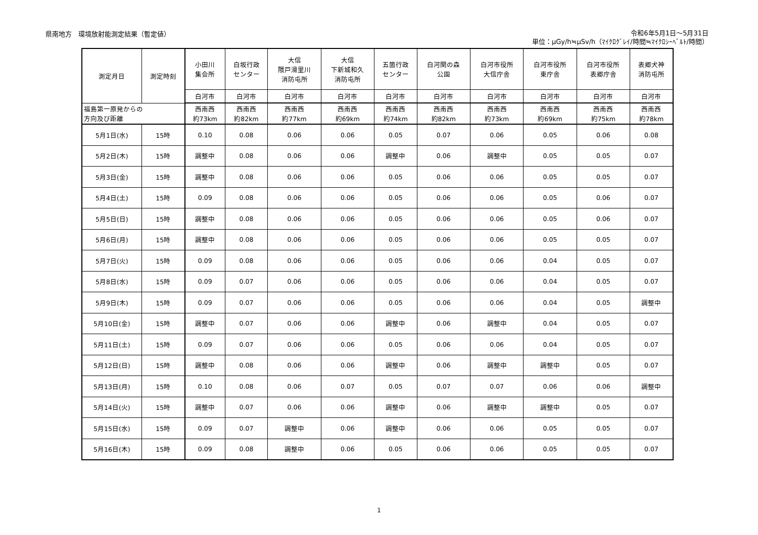県南地方　環境放射能測定結果（暫定値）
令和6年5月1日～5月31日
単位：μGy/h≒μSv/h（ﾏｲｸﾛｸﾞﾚｲ/時間≒ﾏｲｸﾛｼｰﾍﾞﾙﾄ/時間）
| 測定月日 | 測定時刻 | 小田川 集会所 | 白坂行政 センター | 大信 隈戸滑里川 消防屯所 | 大信 下新城和久 消防屯所 | 五箇行政 センター | 白河関の森 公園 | 白河市役所 大信庁舎 | 白河市役所 東庁舎 | 白河市役所 表郷庁舎 | 表郷犬神 消防屯所 |
| --- | --- | --- | --- | --- | --- | --- | --- | --- | --- | --- | --- |
| | | 白河市 | 白河市 | 白河市 | 白河市 | 白河市 | 白河市 | 白河市 | 白河市 | 白河市 | 白河市 |
| 福島第一原発からの 方向及び距離 | | 西南西 約73km | 西南西 約82km | 西南西 約77km | 西南西 約69km | 西南西 約74km | 西南西 約82km | 西南西 約73km | 西南西 約69km | 西南西 約75km | 西南西 約78km |
| 5月1日(水) | 15時 | 0.10 | 0.08 | 0.06 | 0.06 | 0.05 | 0.07 | 0.06 | 0.05 | 0.06 | 0.08 |
| 5月2日(木) | 15時 | 調整中 | 0.08 | 0.06 | 0.06 | 調整中 | 0.06 | 調整中 | 0.05 | 0.05 | 0.07 |
| 5月3日(金) | 15時 | 調整中 | 0.08 | 0.06 | 0.06 | 0.05 | 0.06 | 0.06 | 0.05 | 0.05 | 0.07 |
| 5月4日(土) | 15時 | 0.09 | 0.08 | 0.06 | 0.06 | 0.05 | 0.06 | 0.06 | 0.05 | 0.06 | 0.07 |
| 5月5日(日) | 15時 | 調整中 | 0.08 | 0.06 | 0.06 | 0.05 | 0.06 | 0.06 | 0.05 | 0.06 | 0.07 |
| 5月6日(月) | 15時 | 調整中 | 0.08 | 0.06 | 0.06 | 0.05 | 0.06 | 0.06 | 0.05 | 0.05 | 0.07 |
| 5月7日(火) | 15時 | 0.09 | 0.08 | 0.06 | 0.06 | 0.05 | 0.06 | 0.06 | 0.04 | 0.05 | 0.07 |
| 5月8日(水) | 15時 | 0.09 | 0.07 | 0.06 | 0.06 | 0.05 | 0.06 | 0.06 | 0.04 | 0.05 | 0.07 |
| 5月9日(木) | 15時 | 0.09 | 0.07 | 0.06 | 0.06 | 0.05 | 0.06 | 0.06 | 0.04 | 0.05 | 調整中 |
| 5月10日(金) | 15時 | 調整中 | 0.07 | 0.06 | 0.06 | 調整中 | 0.06 | 調整中 | 0.04 | 0.05 | 0.07 |
| 5月11日(土) | 15時 | 0.09 | 0.07 | 0.06 | 0.06 | 0.05 | 0.06 | 0.06 | 0.04 | 0.05 | 0.07 |
| 5月12日(日) | 15時 | 調整中 | 0.08 | 0.06 | 0.06 | 調整中 | 0.06 | 調整中 | 調整中 | 0.05 | 0.07 |
| 5月13日(月) | 15時 | 0.10 | 0.08 | 0.06 | 0.07 | 0.05 | 0.07 | 0.07 | 0.06 | 0.06 | 調整中 |
| 5月14日(火) | 15時 | 調整中 | 0.07 | 0.06 | 0.06 | 調整中 | 0.06 | 調整中 | 調整中 | 0.05 | 0.07 |
| 5月15日(水) | 15時 | 0.09 | 0.07 | 調整中 | 0.06 | 調整中 | 0.06 | 0.06 | 0.05 | 0.05 | 0.07 |
| 5月16日(木) | 15時 | 0.09 | 0.08 | 調整中 | 0.06 | 0.05 | 0.06 | 0.06 | 0.05 | 0.05 | 0.07 |
1